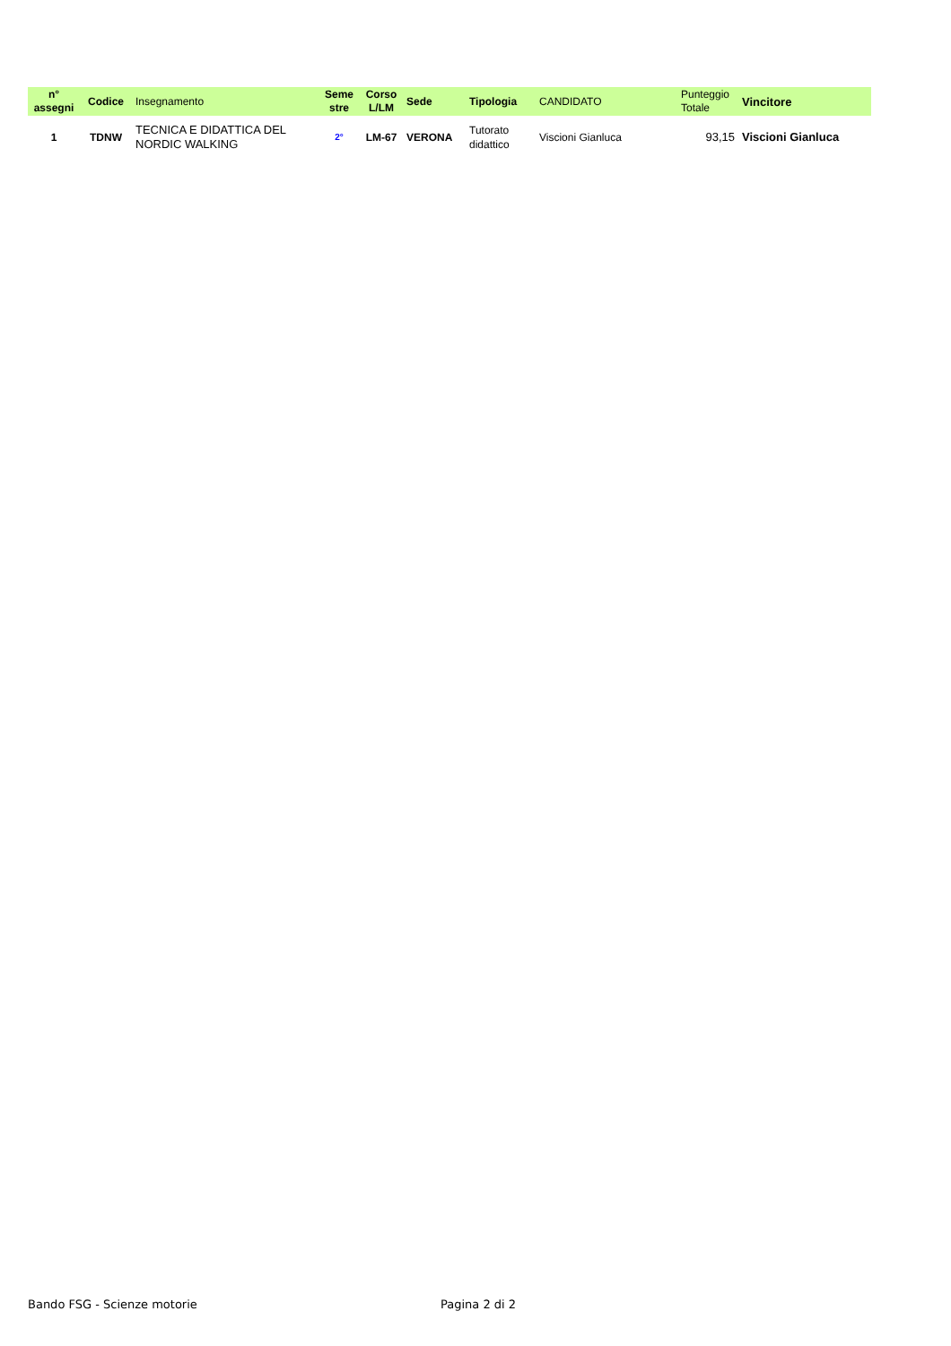| n° assegni | Codice | Insegnamento | Seme stre | Corso L/LM | Sede | Tipologia | CANDIDATO | Punteggio Totale | Vincitore |
| --- | --- | --- | --- | --- | --- | --- | --- | --- | --- |
| 1 | TDNW | TECNICA E DIDATTICA DEL NORDIC WALKING | 2° | LM-67 | VERONA | Tutorato didattico | Viscioni Gianluca | 93,15 | Viscioni Gianluca |
Bando FSG - Scienze motorie Pagina 2 di 2